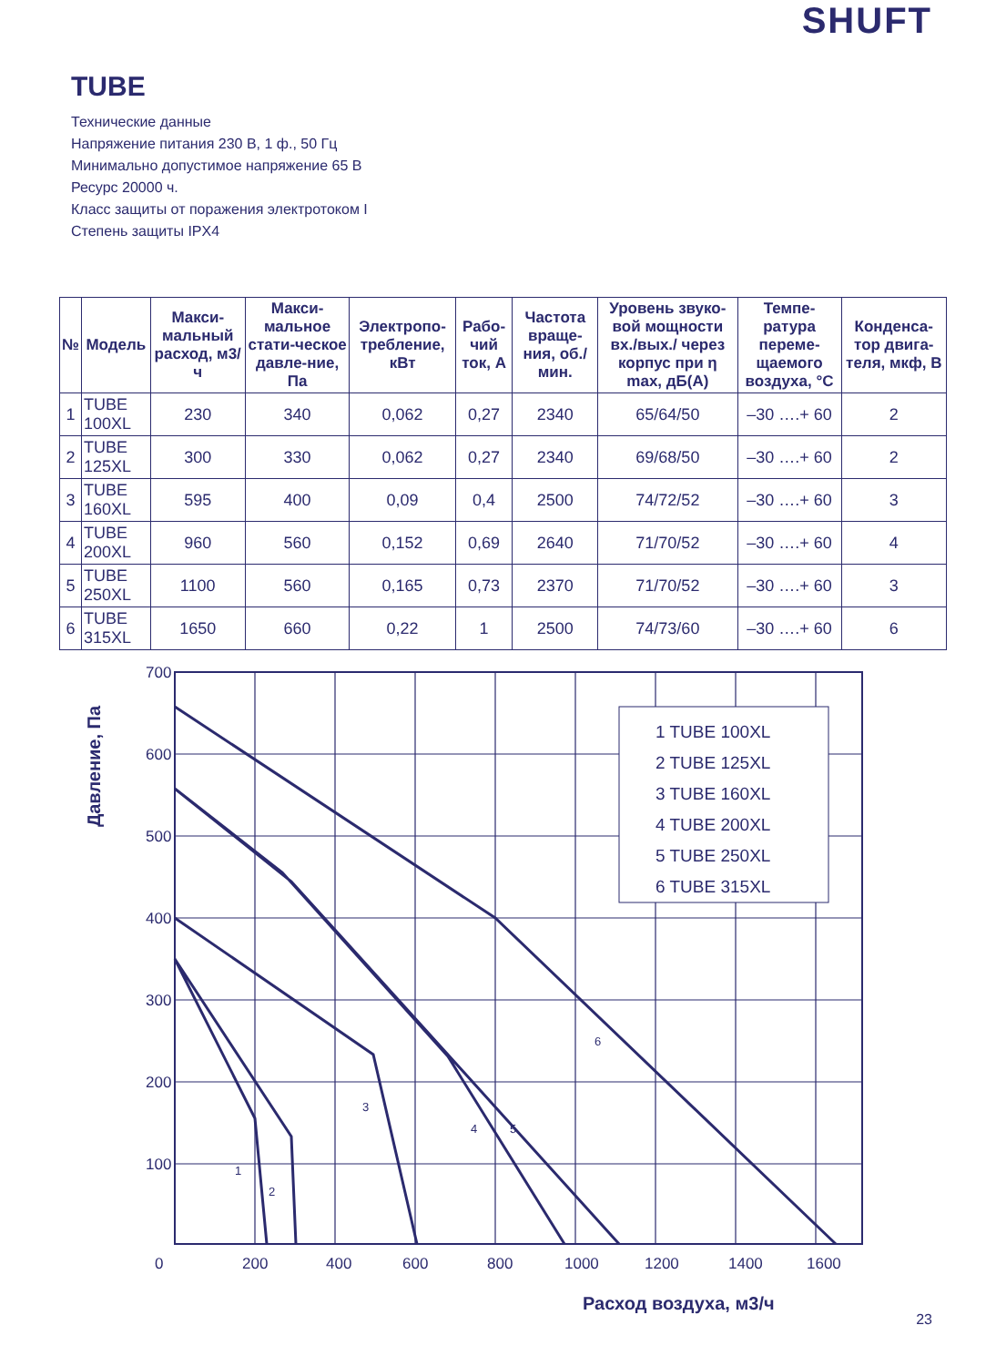SHUFT
TUBE
Технические данные
Напряжение питания 230 В, 1 ф., 50 Гц
Минимально допустимое напряжение 65 В
Ресурс 20000 ч.
Класс защиты от поражения электротоком I
Степень защиты IPX4
| № | Модель | Макси-мальный расход, м3/ч | Макси-мальное стати-ческое давле-ние, Па | Электропо-требление, кВт | Рабо-чий ток, А | Частота враще-ния, об./ мин. | Уровень звуко-вой мощности вх./вых./ через корпус при η max, дБ(А) | Темпе-ратура переме-щаемого воздуха, °С | Конденса-тор двига-теля, мкф, В |
| --- | --- | --- | --- | --- | --- | --- | --- | --- | --- |
| 1 | TUBE 100XL | 230 | 340 | 0,062 | 0,27 | 2340 | 65/64/50 | –30 ….+ 60 | 2 |
| 2 | TUBE 125XL | 300 | 330 | 0,062 | 0,27 | 2340 | 69/68/50 | –30 ….+ 60 | 2 |
| 3 | TUBE 160XL | 595 | 400 | 0,09 | 0,4 | 2500 | 74/72/52 | –30 ….+ 60 | 3 |
| 4 | TUBE 200XL | 960 | 560 | 0,152 | 0,69 | 2640 | 71/70/52 | –30 ….+ 60 | 4 |
| 5 | TUBE 250XL | 1100 | 560 | 0,165 | 0,73 | 2370 | 71/70/52 | –30 ….+ 60 | 3 |
| 6 | TUBE 315XL | 1650 | 660 | 0,22 | 1 | 2500 | 74/73/60 | –30 ….+ 60 | 6 |
Давление, Па
700
600
500
400
300
200
100
0
200
400
600
800
1000
1200
1400
1600
Расход воздуха, м3/ч
1 TUBE 100XL 2 TUBE 125XL 3 TUBE 160XL 4 TUBE 200XL 5 TUBE 250XL 6 TUBE 315XL
1
2
3
4
5
6
23